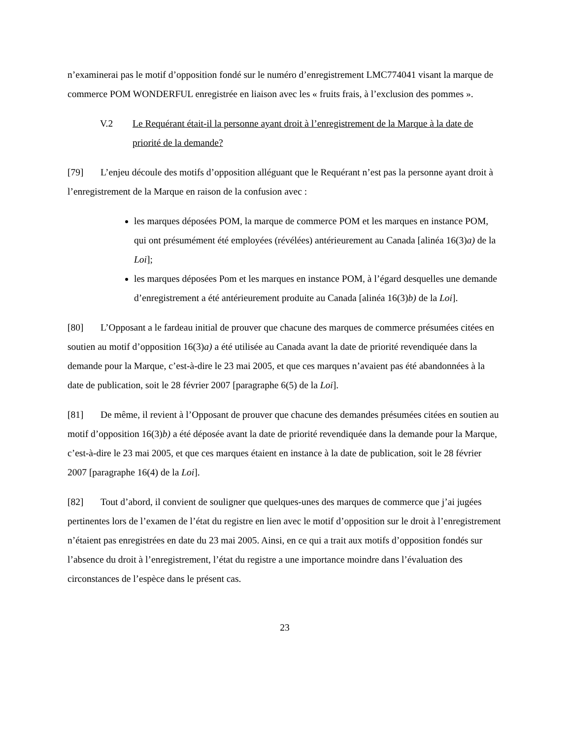n’examinerai pas le motif d’opposition fondé sur le numéro d’enregistrement LMC774041 visant la marque de commerce POM WONDERFUL enregistrée en liaison avec les « fruits frais, à l’exclusion des pommes ».
V.2 Le Requérant était-il la personne ayant droit à l’enregistrement de la Marque à la date de priorité de la demande?
[79] L’enjeu découle des motifs d’opposition alléguant que le Requérant n’est pas la personne ayant droit à l’enregistrement de la Marque en raison de la confusion avec :
les marques déposées POM, la marque de commerce POM et les marques en instance POM, qui ont présumément été employées (révélées) antérieurement au Canada [alinéa 16(3)a) de la Loi];
les marques déposées Pom et les marques en instance POM, à l’égard desquelles une demande d’enregistrement a été antérieurement produite au Canada [alinéa 16(3)b) de la Loi].
[80] L’Opposant a le fardeau initial de prouver que chacune des marques de commerce présumées citées en soutien au motif d’opposition 16(3)a) a été utilisée au Canada avant la date de priorité revendiquée dans la demande pour la Marque, c’est-à-dire le 23 mai 2005, et que ces marques n’avaient pas été abandonnées à la date de publication, soit le 28 février 2007 [paragraphe 6(5) de la Loi].
[81] De même, il revient à l’Opposant de prouver que chacune des demandes présumées citées en soutien au motif d’opposition 16(3)b) a été déposée avant la date de priorité revendiquée dans la demande pour la Marque, c’est-à-dire le 23 mai 2005, et que ces marques étaient en instance à la date de publication, soit le 28 février 2007 [paragraphe 16(4) de la Loi].
[82] Tout d’abord, il convient de souligner que quelques-unes des marques de commerce que j’ai jugées pertinentes lors de l’examen de l’état du registre en lien avec le motif d’opposition sur le droit à l’enregistrement n’étaient pas enregistrées en date du 23 mai 2005. Ainsi, en ce qui a trait aux motifs d’opposition fondés sur l’absence du droit à l’enregistrement, l’état du registre a une importance moindre dans l’évaluation des circonstances de l’espèce dans le présent cas.
23